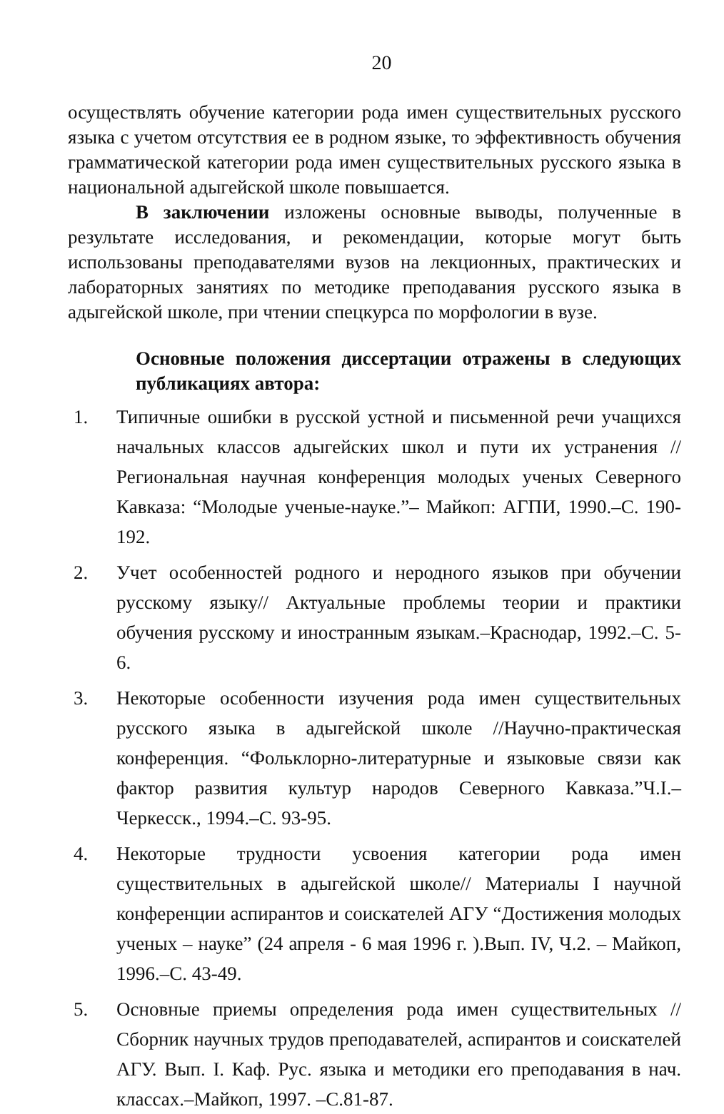20
осуществлять обучение категории рода имен существительных русского языка с учетом отсутствия ее в родном языке, то эффективность обучения грамматической категории рода имен существительных русского языка в национальной адыгейской школе повышается.
В заключении изложены основные выводы, полученные в результате исследования, и рекомендации, которые могут быть использованы преподавателями вузов на лекционных, практических и лабораторных занятиях по методике преподавания русского языка в адыгейской школе, при чтении спецкурса по морфологии в вузе.
Основные положения диссертации отражены в следующих публикациях автора:
1. Типичные ошибки в русской устной и письменной речи учащихся начальных классов адыгейских школ и пути их устранения // Региональная научная конференция молодых ученых Северного Кавказа: “Молодые ученые-науке.”– Майкоп: АГПИ, 1990.–С. 190-192.
2. Учет особенностей родного и неродного языков при обучении русскому языку// Актуальные проблемы теории и практики обучения русскому и иностранным языкам.–Краснодар, 1992.–С. 5-6.
3. Некоторые особенности изучения рода имен существительных русского языка в адыгейской школе //Научно-практическая конференция. “Фольклорно-литературные и языковые связи как фактор развития культур народов Северного Кавказа.”Ч.I.– Черкесск., 1994.–С. 93-95.
4. Некоторые трудности усвоения категории рода имен существительных в адыгейской школе// Материалы I научной конференции аспирантов и соискателей АГУ “Достижения молодых ученых – науке” (24 апреля - 6 мая 1996 г. ).Вып. IV, Ч.2. – Майкоп, 1996.–С. 43-49.
5. Основные приемы определения рода имен существительных // Сборник научных трудов преподавателей, аспирантов и соискателей АГУ. Вып. I. Каф. Рус. языка и методики его преподавания в нач. классах.–Майкоп, 1997. –С.81-87.